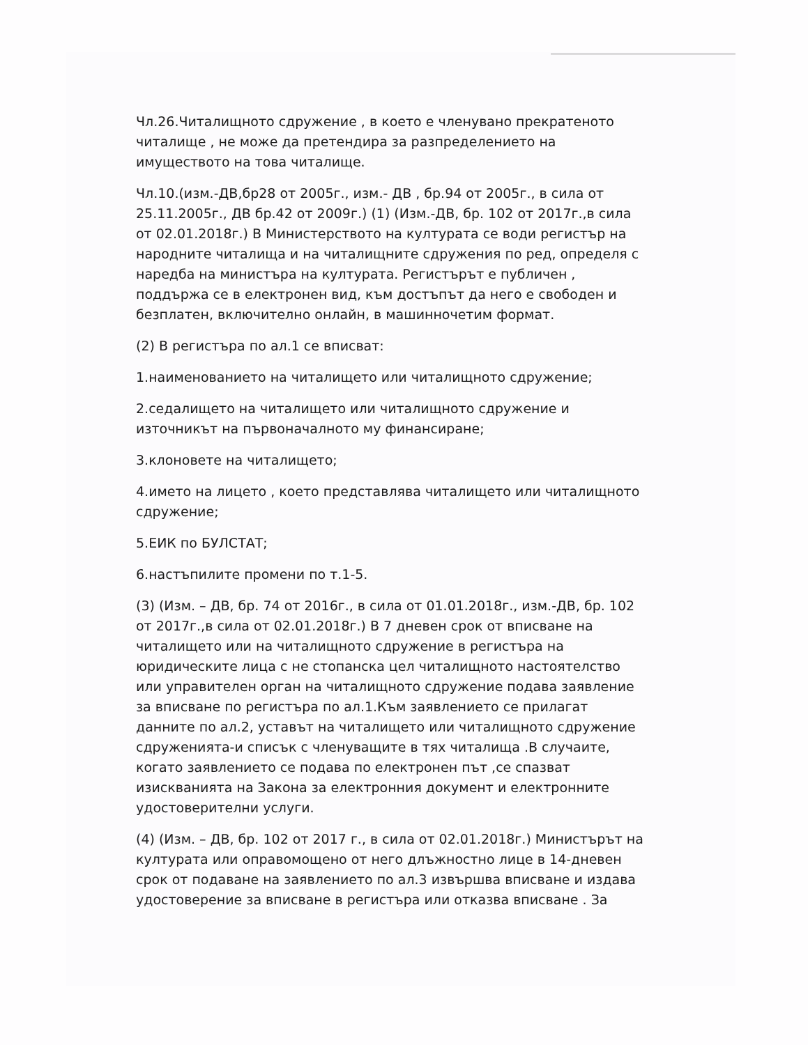Чл.26.Читалищното сдружение , в което е членувано прекратеното читалище , не може да претендира за разпределението на имуществото на това читалище.
Чл.10.(изм.-ДВ,бр28 от 2005г., изм.- ДВ , бр.94 от 2005г., в сила от 25.11.2005г., ДВ бр.42 от 2009г.) (1) (Изм.-ДВ, бр. 102 от 2017г.,в сила от 02.01.2018г.) В Министерството на културата се води регистър на народните читалища и на читалищните сдружения по ред, определя с наредба на министъра на културата. Регистърът е публичен , поддържа се в електронен вид, към достъпът да него е свободен и безплатен, включително онлайн, в машинночетим формат.
(2) В регистъра по ал.1 се вписват:
1.наименованието на читалището или читалищното сдружение;
2.седалището на читалището или читалищното сдружение и източникът на първоначалното му финансиране;
3.клоновете на читалището;
4.името на лицето , което представлява читалището или читалищното сдружение;
5.ЕИК по БУЛСТАТ;
6.настъпилите промени по т.1-5.
(3) (Изм. – ДВ, бр. 74 от 2016г., в сила от 01.01.2018г., изм.-ДВ, бр. 102 от 2017г.,в сила от 02.01.2018г.) В 7 дневен срок от вписване на читалището или на читалищното сдружение в регистъра на юридическите лица с не стопанска цел читалищното настоятелство или управителен орган на читалищното сдружение подава заявление за вписване по регистъра по ал.1.Към заявлението се прилагат данните по ал.2, уставът на читалището или читалищното сдружение сдруженията-и списък с членуващите в тях читалища .В случаите, когато заявлението се подава по електронен път ,се спазват изискванията на Закона за електронния документ и електронните удостоверителни услуги.
(4) (Изм. – ДВ, бр. 102 от 2017 г., в сила от 02.01.2018г.) Министърът на културата или оправомощено от него длъжностно лице в 14-дневен срок от подаване на заявлението по ал.3 извършва вписване и издава удостоверение за вписване в регистъра или отказва вписване . За